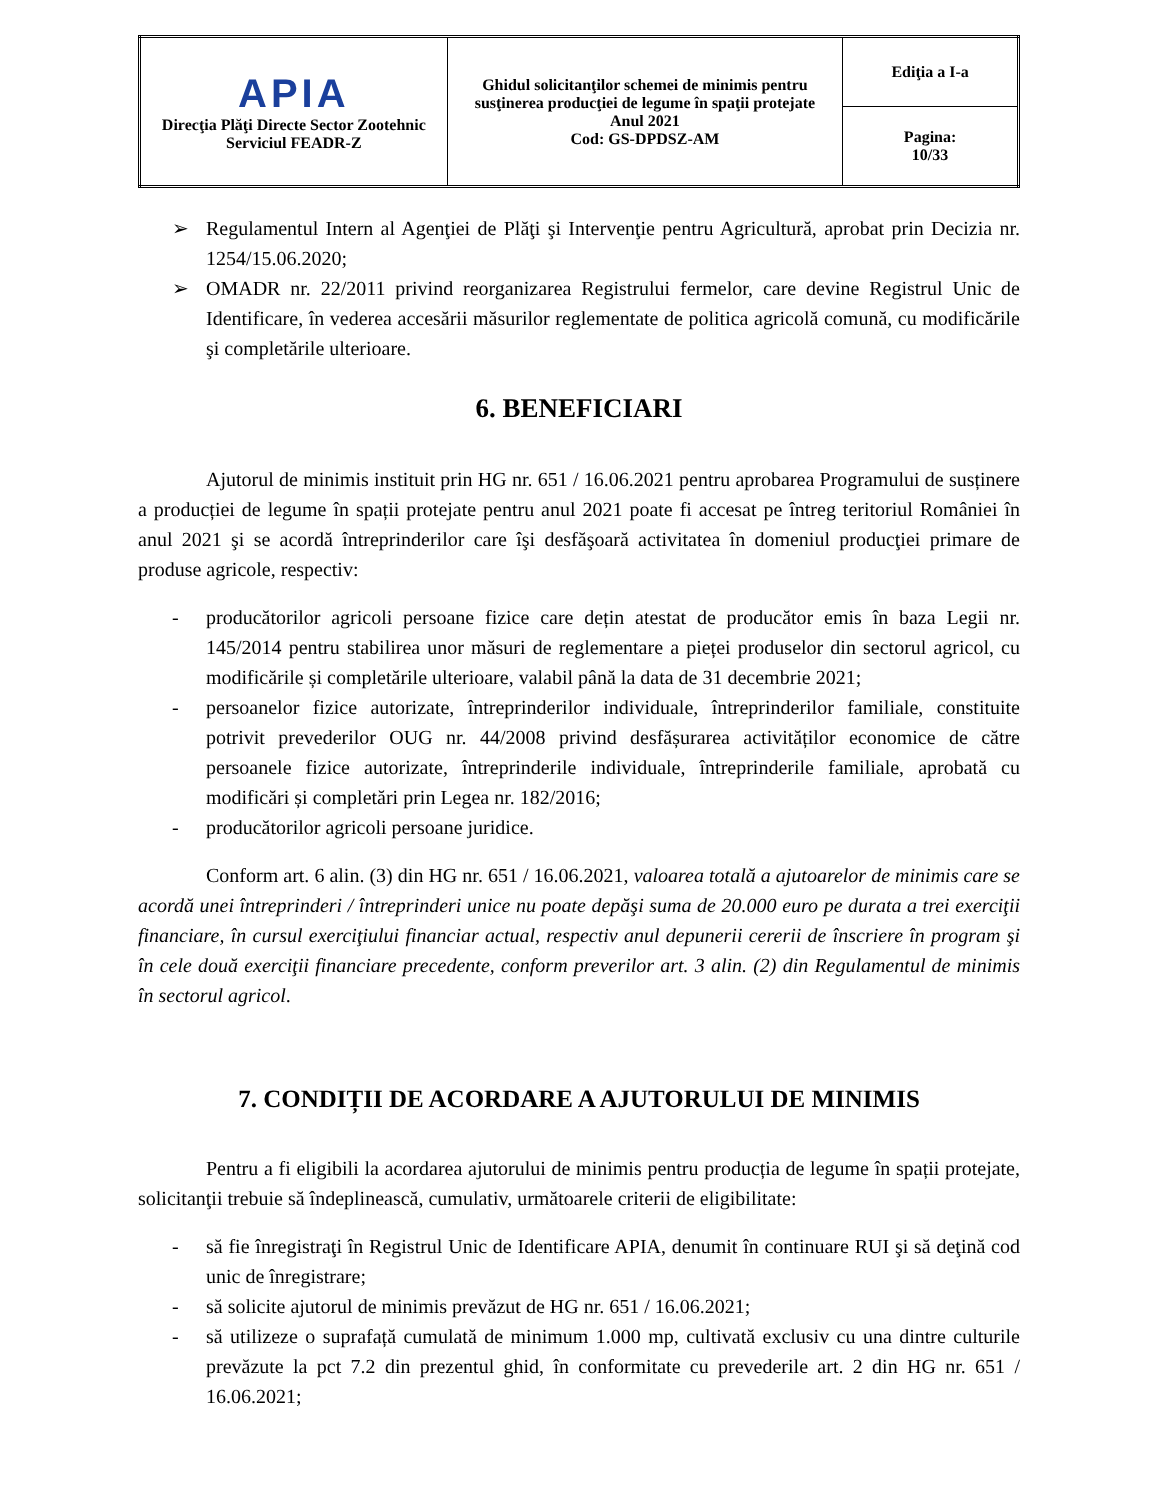| APIA Direcţia Plăţi Directe Sector Zootehnic Serviciul FEADR-Z | Ghidul solicitanţilor schemei de minimis pentru susţinerea producţiei de legume în spaţii protejate Anul 2021 Cod: GS-DPDSZ-AM | Ediţia a I-a |
| | | Pagina: 10/33 |
➢ Regulamentul Intern al Agenţiei de Plăţi şi Intervenţie pentru Agricultură, aprobat prin Decizia nr. 1254/15.06.2020;
➢ OMADR nr. 22/2011 privind reorganizarea Registrului fermelor, care devine Registrul Unic de Identificare, în vederea accesării măsurilor reglementate de politica agricolă comună, cu modificările şi completările ulterioare.
6. BENEFICIARI
Ajutorul de minimis instituit prin HG nr. 651 / 16.06.2021 pentru aprobarea Programului de susținere a producției de legume în spații protejate pentru anul 2021 poate fi accesat pe întreg teritoriul României în anul 2021 şi se acordă întreprinderilor care îşi desfăşoară activitatea în domeniul producţiei primare de produse agricole, respectiv:
- producătorilor agricoli persoane fizice care dețin atestat de producător emis în baza Legii nr. 145/2014 pentru stabilirea unor măsuri de reglementare a pieței produselor din sectorul agricol, cu modificările și completările ulterioare, valabil până la data de 31 decembrie 2021;
- persoanelor fizice autorizate, întreprinderilor individuale, întreprinderilor familiale, constituite potrivit prevederilor OUG nr. 44/2008 privind desfășurarea activităților economice de către persoanele fizice autorizate, întreprinderile individuale, întreprinderile familiale, aprobată cu modificări și completări prin Legea nr. 182/2016;
- producătorilor agricoli persoane juridice.
Conform art. 6 alin. (3) din HG nr. 651 / 16.06.2021, valoarea totală a ajutoarelor de minimis care se acordă unei întreprinderi / întreprinderi unice nu poate depăşi suma de 20.000 euro pe durata a trei exerciţii financiare, în cursul exerciţiului financiar actual, respectiv anul depunerii cererii de înscriere în program şi în cele două exerciţii financiare precedente, conform preverilor art. 3 alin. (2) din Regulamentul de minimis în sectorul agricol.
7. CONDIȚII DE ACORDARE A AJUTORULUI DE MINIMIS
Pentru a fi eligibili la acordarea ajutorului de minimis pentru producția de legume în spații protejate, solicitanţii trebuie să îndeplinească, cumulativ, următoarele criterii de eligibilitate:
- să fie înregistraţi în Registrul Unic de Identificare APIA, denumit în continuare RUI şi să deţină cod unic de înregistrare;
- să solicite ajutorul de minimis prevăzut de HG nr. 651 / 16.06.2021;
- să utilizeze o suprafață cumulată de minimum 1.000 mp, cultivată exclusiv cu una dintre culturile prevăzute la pct 7.2 din prezentul ghid, în conformitate cu prevederile art. 2 din HG nr. 651 / 16.06.2021;